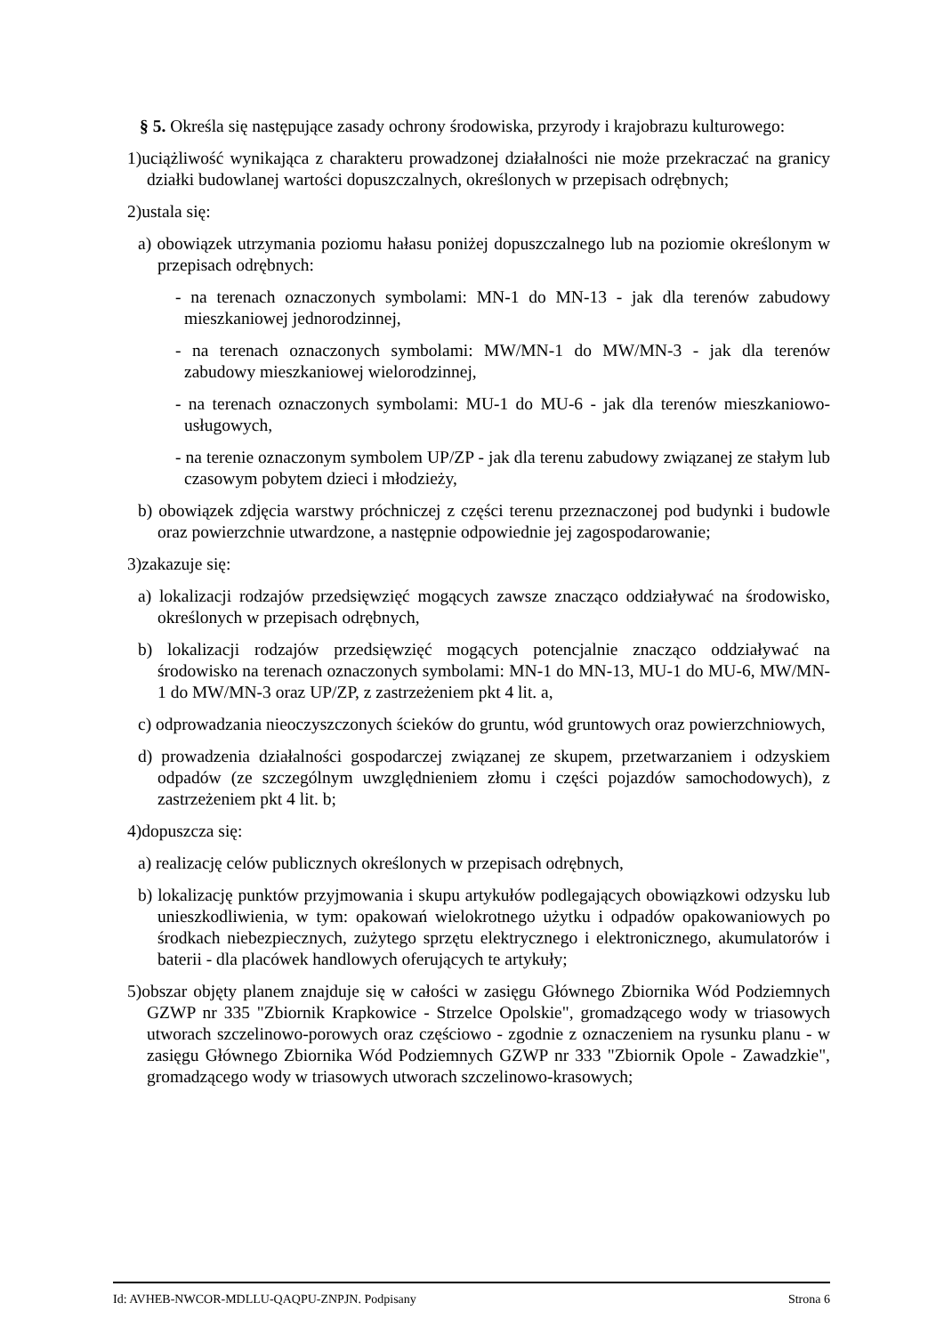§ 5. Określa się następujące zasady ochrony środowiska, przyrody i krajobrazu kulturowego:
1)uciążliwość wynikająca z charakteru prowadzonej działalności nie może przekraczać na granicy działki budowlanej wartości dopuszczalnych, określonych w przepisach odrębnych;
2)ustala się:
a) obowiązek utrzymania poziomu hałasu poniżej dopuszczalnego lub na poziomie określonym w przepisach odrębnych:
- na terenach oznaczonych symbolami: MN-1 do MN-13 - jak dla terenów zabudowy mieszkaniowej jednorodzinnej,
- na terenach oznaczonych symbolami: MW/MN-1 do MW/MN-3 - jak dla terenów zabudowy mieszkaniowej wielorodzinnej,
- na terenach oznaczonych symbolami: MU-1 do MU-6 - jak dla terenów mieszkaniowo-usługowych,
- na terenie oznaczonym symbolem UP/ZP - jak dla terenu zabudowy związanej ze stałym lub czasowym pobytem dzieci i młodzieży,
b) obowiązek zdjęcia warstwy próchniczej z części terenu przeznaczonej pod budynki i budowle oraz powierzchnie utwardzone, a następnie odpowiednie jej zagospodarowanie;
3)zakazuje się:
a) lokalizacji rodzajów przedsięwzięć mogących zawsze znacząco oddziaływać na środowisko, określonych w przepisach odrębnych,
b) lokalizacji rodzajów przedsięwzięć mogących potencjalnie znacząco oddziaływać na środowisko na terenach oznaczonych symbolami: MN-1 do MN-13, MU-1 do MU-6, MW/MN-1 do MW/MN-3 oraz UP/ZP, z zastrzeżeniem pkt 4 lit. a,
c) odprowadzania nieoczyszczonych ścieków do gruntu, wód gruntowych oraz powierzchniowych,
d) prowadzenia działalności gospodarczej związanej ze skupem, przetwarzaniem i odzyskiem odpadów (ze szczególnym uwzględnieniem złomu i części pojazdów samochodowych), z zastrzeżeniem pkt 4 lit. b;
4)dopuszcza się:
a) realizację celów publicznych określonych w przepisach odrębnych,
b) lokalizację punktów przyjmowania i skupu artykułów podlegających obowiązkowi odzysku lub unieszkodliwienia, w tym: opakowań wielokrotnego użytku i odpadów opakowaniowych po środkach niebezpiecznych, zużytego sprzętu elektrycznego i elektronicznego, akumulatorów i baterii - dla placówek handlowych oferujących te artykuły;
5)obszar objęty planem znajduje się w całości w zasięgu Głównego Zbiornika Wód Podziemnych GZWP nr 335 "Zbiornik Krapkowice - Strzelce Opolskie", gromadzącego wody w triasowych utworach szczelinowo-porowych oraz częściowo - zgodnie z oznaczeniem na rysunku planu - w zasięgu Głównego Zbiornika Wód Podziemnych GZWP nr 333 "Zbiornik Opole - Zawadzkie", gromadzącego wody w triasowych utworach szczelinowo-krasowych;
Id: AVHEB-NWCOR-MDLLU-QAQPU-ZNPJN. Podpisany Strona 6